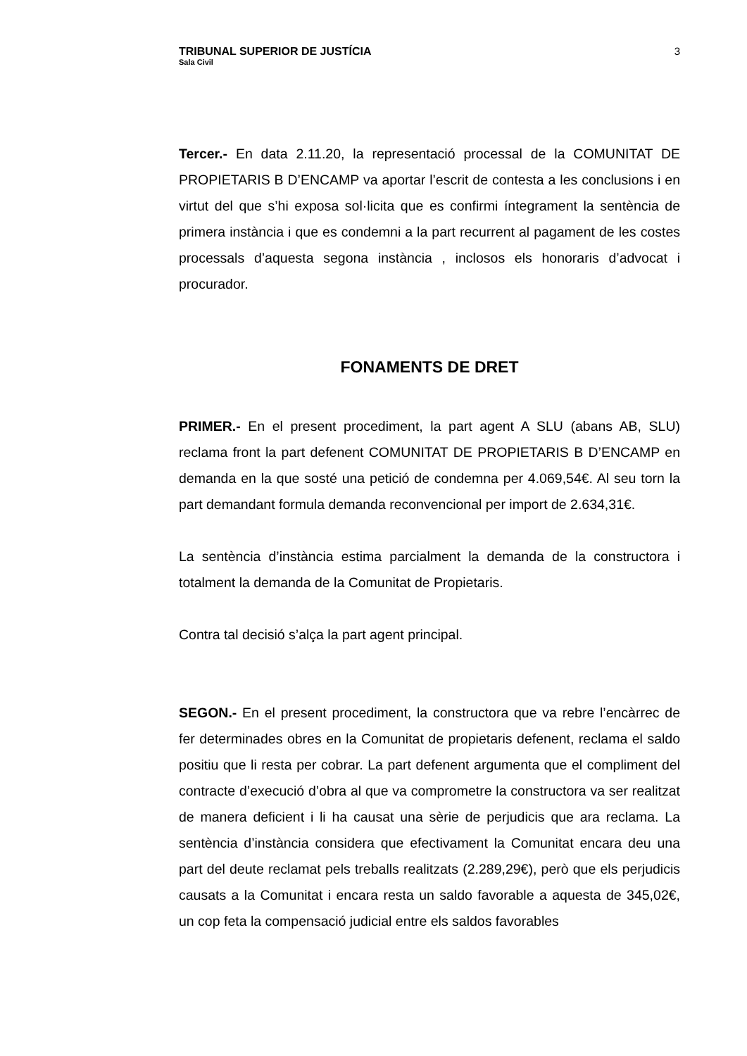TRIBUNAL SUPERIOR DE JUSTÍCIA
Sala Civil
3
Tercer.- En data 2.11.20, la representació processal de la COMUNITAT DE PROPIETARIS B D’ENCAMP va aportar l’escrit de contesta a les conclusions i en virtut del que s’hi exposa sol·licita que es confirmi íntegrament la sentència de primera instància i que es condemni a la part recurrent al pagament de les costes processals d’aquesta segona instància , inclosos els honoraris d’advocat i procurador.
FONAMENTS DE DRET
PRIMER.- En el present procediment, la part agent A SLU (abans AB, SLU) reclama front la part defenent COMUNITAT DE PROPIETARIS B D’ENCAMP en demanda en la que sosté una petició de condemna per 4.069,54€. Al seu torn la part demandant formula demanda reconvencional per import de 2.634,31€.
La sentència d’instància estima parcialment la demanda de la constructora i totalment la demanda de la Comunitat de Propietaris.
Contra tal decisió s’alça la part agent principal.
SEGON.- En el present procediment, la constructora que va rebre l’encàrrec de fer determinades obres en la Comunitat de propietaris defenent, reclama el saldo positiu que li resta per cobrar. La part defenent argumenta que el compliment del contracte d’execució d’obra al que va comprometre la constructora va ser realitzat de manera deficient i li ha causat una sèrie de perjudicis que ara reclama. La sentència d’instància considera que efectivament la Comunitat encara deu una part del deute reclamat pels treballs realitzats (2.289,29€), però que els perjudicis causats a la Comunitat i encara resta un saldo favorable a aquesta de 345,02€, un cop feta la compensació judicial entre els saldos favorables